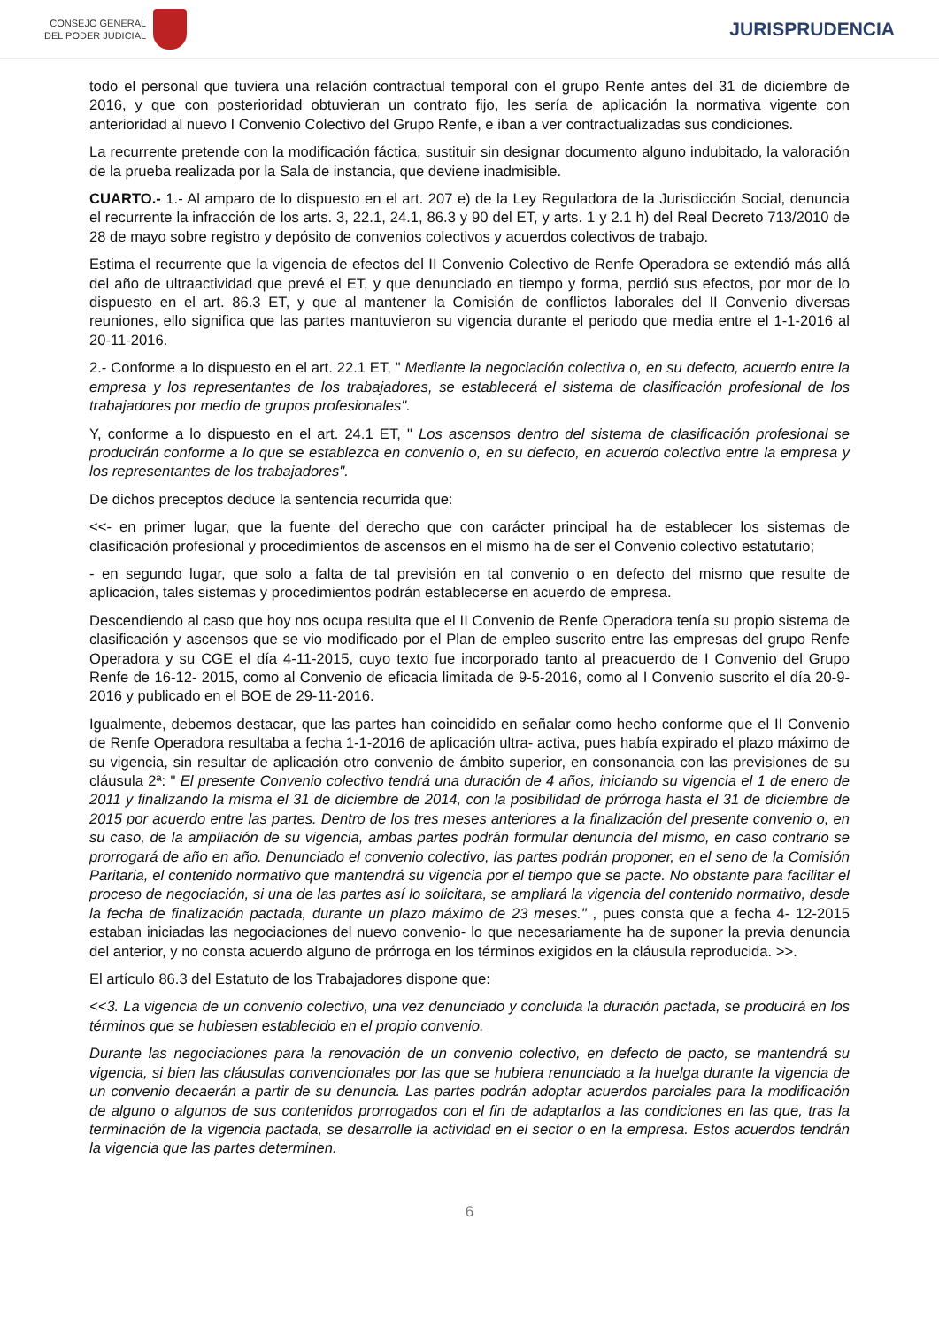CONSEJO GENERAL
DEL PODER JUDICIAL
JURISPRUDENCIA
todo el personal que tuviera una relación contractual temporal con el grupo Renfe antes del 31 de diciembre de 2016, y que con posterioridad obtuvieran un contrato fijo, les sería de aplicación la normativa vigente con anterioridad al nuevo I Convenio Colectivo del Grupo Renfe, e iban a ver contractualizadas sus condiciones.
La recurrente pretende con la modificación fáctica, sustituir sin designar documento alguno indubitado, la valoración de la prueba realizada por la Sala de instancia, que deviene inadmisible.
CUARTO.- 1.- Al amparo de lo dispuesto en el art. 207 e) de la Ley Reguladora de la Jurisdicción Social, denuncia el recurrente la infracción de los arts. 3, 22.1, 24.1, 86.3 y 90 del ET, y arts. 1 y 2.1 h) del Real Decreto 713/2010 de 28 de mayo sobre registro y depósito de convenios colectivos y acuerdos colectivos de trabajo.
Estima el recurrente que la vigencia de efectos del II Convenio Colectivo de Renfe Operadora se extendió más allá del año de ultraactividad que prevé el ET, y que denunciado en tiempo y forma, perdió sus efectos, por mor de lo dispuesto en el art. 86.3 ET, y que al mantener la Comisión de conflictos laborales del II Convenio diversas reuniones, ello significa que las partes mantuvieron su vigencia durante el periodo que media entre el 1-1-2016 al 20-11-2016.
2.- Conforme a lo dispuesto en el art. 22.1 ET, " Mediante la negociación colectiva o, en su defecto, acuerdo entre la empresa y los representantes de los trabajadores, se establecerá el sistema de clasificación profesional de los trabajadores por medio de grupos profesionales".
Y, conforme a lo dispuesto en el art. 24.1 ET, " Los ascensos dentro del sistema de clasificación profesional se producirán conforme a lo que se establezca en convenio o, en su defecto, en acuerdo colectivo entre la empresa y los representantes de los trabajadores".
De dichos preceptos deduce la sentencia recurrida que:
<<- en primer lugar, que la fuente del derecho que con carácter principal ha de establecer los sistemas de clasificación profesional y procedimientos de ascensos en el mismo ha de ser el Convenio colectivo estatutario;
- en segundo lugar, que solo a falta de tal previsión en tal convenio o en defecto del mismo que resulte de aplicación, tales sistemas y procedimientos podrán establecerse en acuerdo de empresa.
Descendiendo al caso que hoy nos ocupa resulta que el II Convenio de Renfe Operadora tenía su propio sistema de clasificación y ascensos que se vio modificado por el Plan de empleo suscrito entre las empresas del grupo Renfe Operadora y su CGE el día 4-11-2015, cuyo texto fue incorporado tanto al preacuerdo de I Convenio del Grupo Renfe de 16-12- 2015, como al Convenio de eficacia limitada de 9-5-2016, como al I Convenio suscrito el día 20-9-2016 y publicado en el BOE de 29-11-2016.
Igualmente, debemos destacar, que las partes han coincidido en señalar como hecho conforme que el II Convenio de Renfe Operadora resultaba a fecha 1-1-2016 de aplicación ultra- activa, pues había expirado el plazo máximo de su vigencia, sin resultar de aplicación otro convenio de ámbito superior, en consonancia con las previsiones de su cláusula 2ª: " El presente Convenio colectivo tendrá una duración de 4 años, iniciando su vigencia el 1 de enero de 2011 y finalizando la misma el 31 de diciembre de 2014, con la posibilidad de prórroga hasta el 31 de diciembre de 2015 por acuerdo entre las partes. Dentro de los tres meses anteriores a la finalización del presente convenio o, en su caso, de la ampliación de su vigencia, ambas partes podrán formular denuncia del mismo, en caso contrario se prorrogará de año en año. Denunciado el convenio colectivo, las partes podrán proponer, en el seno de la Comisión Paritaria, el contenido normativo que mantendrá su vigencia por el tiempo que se pacte. No obstante para facilitar el proceso de negociación, si una de las partes así lo solicitara, se ampliará la vigencia del contenido normativo, desde la fecha de finalización pactada, durante un plazo máximo de 23 meses." , pues consta que a fecha 4- 12-2015 estaban iniciadas las negociaciones del nuevo convenio- lo que necesariamente ha de suponer la previa denuncia del anterior, y no consta acuerdo alguno de prórroga en los términos exigidos en la cláusula reproducida. >>.
El artículo 86.3 del Estatuto de los Trabajadores dispone que:
<<3. La vigencia de un convenio colectivo, una vez denunciado y concluida la duración pactada, se producirá en los términos que se hubiesen establecido en el propio convenio.
Durante las negociaciones para la renovación de un convenio colectivo, en defecto de pacto, se mantendrá su vigencia, si bien las cláusulas convencionales por las que se hubiera renunciado a la huelga durante la vigencia de un convenio decaerán a partir de su denuncia. Las partes podrán adoptar acuerdos parciales para la modificación de alguno o algunos de sus contenidos prorrogados con el fin de adaptarlos a las condiciones en las que, tras la terminación de la vigencia pactada, se desarrolle la actividad en el sector o en la empresa. Estos acuerdos tendrán la vigencia que las partes determinen.
6